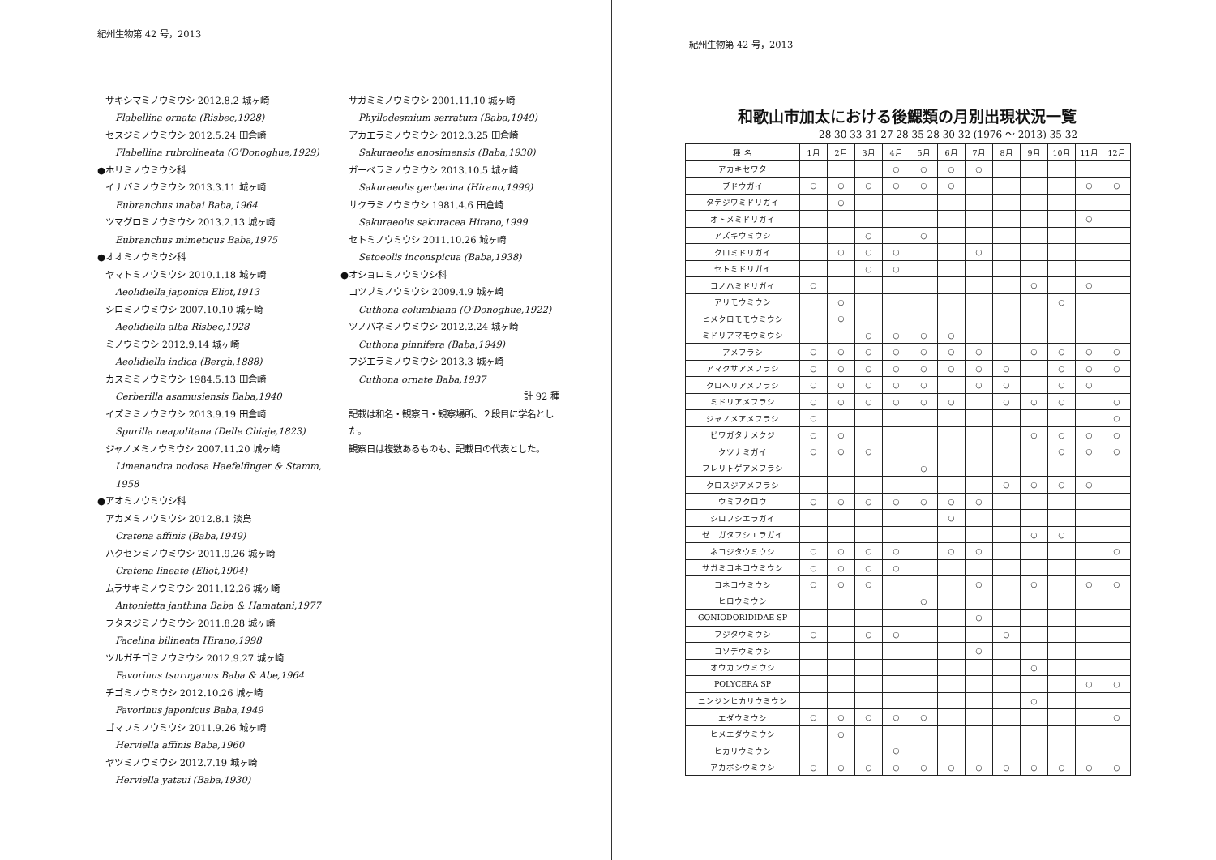紀州生物第 42 号，2013
サキシマミノウミウシ 2012.8.2 城ヶ崎
Flabellina ornata (Risbec,1928)
セスジミノウミウシ 2012.5.24 田倉崎
Flabellina rubrolineata (O'Donoghue,1929)
●ホリミノウミウシ科
イナバミノウミウシ 2013.3.11 城ヶ崎
Eubranchus inabai Baba,1964
ツマグロミノウミウシ 2013.2.13 城ヶ崎
Eubranchus mimeticus Baba,1975
●オオミノウミウシ科
ヤマトミノウミウシ 2010.1.18 城ヶ崎
Aeolidiella japonica Eliot,1913
シロミノウミウシ 2007.10.10 城ヶ崎
Aeolidiella alba Risbec,1928
ミノウミウシ 2012.9.14 城ヶ崎
Aeolidiella indica (Bergh,1888)
カスミミノウミウシ 1984.5.13 田倉崎
Cerberilla asamusiensis Baba,1940
イズミミノウミウシ 2013.9.19 田倉崎
Spurilla neapolitana (Delle Chiaje,1823)
ジャノメミノウミウシ 2007.11.20 城ヶ崎
Limenandra nodosa Haefelfinger & Stamm, 1958
●アオミノウミウシ科
アカメミノウミウシ 2012.8.1 淡島
Cratena affinis (Baba,1949)
ハクセンミノウミウシ 2011.9.26 城ヶ崎
Cratena lineate (Eliot,1904)
ムラサキミノウミウシ 2011.12.26 城ヶ崎
Antonietta janthina Baba & Hamatani,1977
フタスジミノウミウシ 2011.8.28 城ヶ崎
Facelina bilineata Hirano,1998
ツルガチゴミノウミウシ 2012.9.27 城ヶ崎
Favorinus tsuruganus Baba & Abe,1964
チゴミノウミウシ 2012.10.26 城ヶ崎
Favorinus japonicus Baba,1949
ゴマフミノウミウシ 2011.9.26 城ヶ崎
Herviella affinis Baba,1960
ヤツミノウミウシ 2012.7.19 城ヶ崎
Herviella yatsui (Baba,1930)
サガミミノウミウシ 2001.11.10 城ヶ崎
Phyllodesmium serratum (Baba,1949)
アカエラミノウミウシ 2012.3.25 田倉崎
Sakuraeolis enosimensis (Baba,1930)
ガーベラミノウミウシ 2013.10.5 城ヶ崎
Sakuraeolis gerberina (Hirano,1999)
サクラミノウミウシ 1981.4.6 田倉崎
Sakuraeolis sakuracea Hirano,1999
セトミノウミウシ 2011.10.26 城ヶ崎
Setoeolis inconspicua (Baba,1938)
●オショロミノウミウシ科
コツブミノウミウシ 2009.4.9 城ヶ崎
Cuthona columbiana (O'Donoghue,1922)
ツノバネミノウミウシ 2012.2.24 城ヶ崎
Cuthona pinnifera (Baba,1949)
フジエラミノウミウシ 2013.3 城ヶ崎
Cuthona ornate Baba,1937
計 92 種
記載は和名・観察日・観察場所、２段目に学名とした。
観察日は複数あるものも、記載日の代表とした。
紀州生物第 42 号，2013
和歌山市加太における後鰓類の月別出現状況一覧
28 30 33 31 27 28 35 28 30 32 (1976 ～ 2013) 35 32
| 種 名 | 1月 | 2月 | 3月 | 4月 | 5月 | 6月 | 7月 | 8月 | 9月 | 10月 | 11月 | 12月 |
| --- | --- | --- | --- | --- | --- | --- | --- | --- | --- | --- | --- | --- |
| アカキセワタ | | | | ○ | ○ | ○ | ○ | | | | | |
| ブドウガイ | ○ | ○ | ○ | ○ | ○ | ○ | | | | | ○ | ○ |
| タテジワミドリガイ | | ○ | | | | | | | | | | |
| オトメミドリガイ | | | | | | | | | | | ○ | |
| アズキウミウシ | | | ○ | | ○ | | | | | | | |
| クロミドリガイ | | ○ | ○ | ○ | | | ○ | | | | | |
| セトミドリガイ | | | ○ | ○ | | | | | | | | |
| コノハミドリガイ | ○ | | | | | | | | ○ | | ○ | |
| アリモウミウシ | | ○ | | | | | | | | ○ | | |
| ヒメクロモモウミウシ | | ○ | | | | | | | | | | |
| ミドリアマモウミウシ | | | ○ | ○ | ○ | ○ | | | | | | |
| アメフラシ | ○ | ○ | ○ | ○ | ○ | ○ | ○ | | ○ | ○ | ○ | ○ |
| アマクサアメフラシ | ○ | ○ | ○ | ○ | ○ | ○ | ○ | ○ | | ○ | ○ | ○ |
| クロヘリアメフラシ | ○ | ○ | ○ | ○ | ○ | | ○ | ○ | | ○ | ○ | |
| ミドリアメフラシ | ○ | ○ | ○ | ○ | ○ | ○ | | ○ | ○ | ○ | | ○ |
| ジャノメアメフラシ | ○ | | | | | | | | | | | ○ |
| ビワガタナメクジ | ○ | ○ | | | | | | | ○ | ○ | ○ | ○ |
| クツナミガイ | ○ | ○ | ○ | | | | | | | ○ | ○ | ○ |
| フレリトゲアメフラシ | | | | | ○ | | | | | | | |
| クロスジアメフラシ | | | | | | | | ○ | ○ | ○ | ○ | |
| ウミフクロウ | ○ | ○ | ○ | ○ | ○ | ○ | ○ | | | | | |
| シロフシエラガイ | | | | | | ○ | | | | | | |
| ゼニガタフシエラガイ | | | | | | | | | ○ | ○ | | |
| ネコジタウミウシ | ○ | ○ | ○ | ○ | | ○ | ○ | | | | | ○ |
| サガミコネコウミウシ | ○ | ○ | ○ | ○ | | | | | | | | |
| コネコウミウシ | ○ | ○ | ○ | | | | ○ | | ○ | | ○ | ○ |
| ヒロウミウシ | | | | | ○ | | | | | | | |
| GONIODORIDIDAE SP | | | | | | | ○ | | | | | |
| フジタウミウシ | ○ | | ○ | ○ | | | | ○ | | | | |
| コソデウミウシ | | | | | | | ○ | | | | | |
| オウカンウミウシ | | | | | | | | | ○ | | | |
| POLYCERA SP | | | | | | | | | | | ○ | ○ |
| ニンジンヒカリウミウシ | | | | | | | | | ○ | | | |
| エダウミウシ | ○ | ○ | ○ | ○ | ○ | | | | | | | ○ |
| ヒメエダウミウシ | | ○ | | | | | | | | | | |
| ヒカリウミウシ | | | | ○ | | | | | | | | |
| アカボシウミウシ | ○ | ○ | ○ | ○ | ○ | ○ | ○ | ○ | ○ | ○ | ○ | ○ |